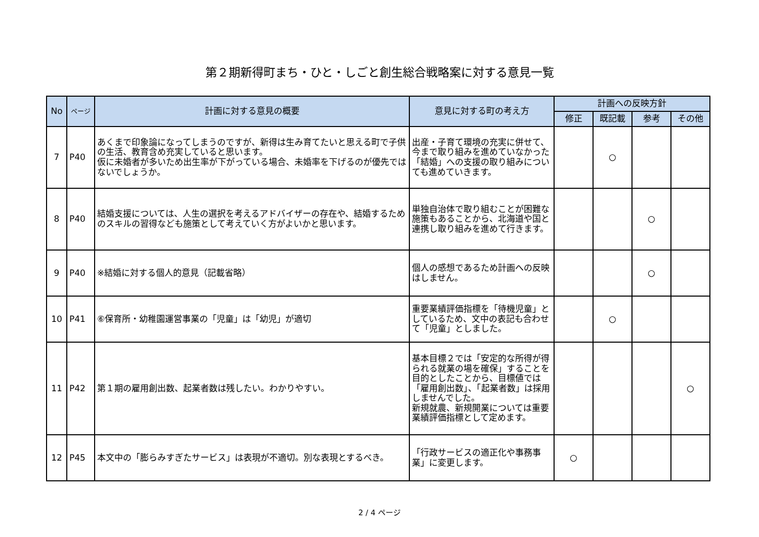第２期新得町まち・ひと・しごと創生総合戦略案に対する意見一覧
| No | ページ | 計画に対する意見の概要 | 意見に対する町の考え方 | 計画への反映方針 | | | |
| --- | --- | --- | --- | --- | --- | --- | --- |
| | | | | 修正 | 既記載 | 参考 | その他 |
| 7 | P40 | あくまで印象論になってしまうのですが、新得は生み育てたいと思える町で子供の生活、教育含め充実していると思います。 仮に未婚者が多いため出生率が下がっている場合、未婚率を下げるのが優先ではないでしょうか。 | 出産・子育て環境の充実に併せて、今まで取り組みを進めていなかった「結婚」への支援の取り組みについても進めていきます。 | | ○ | | |
| 8 | P40 | 結婚支援については、人生の選択を考えるアドバイザーの存在や、結婚するためのスキルの習得なども施策として考えていく方がよいかと思います。 | 単独自治体で取り組むことが困難な施策もあることから、北海道や国と連携し取り組みを進めて行きます。 | | | ○ | |
| 9 | P40 | ※結婚に対する個人的意見（記載省略） | 個人の感想であるため計画への反映はしません。 | | | ○ | |
| 10 | P41 | ⑥保育所・幼稚園運営事業の「児童」は「幼児」が適切 | 重要業績評価指標を「待機児童」としているため、文中の表記も合わせて「児童」としました。 | | ○ | | |
| 11 | P42 | 第１期の雇用創出数、起業者数は残したい。わかりやすい。 | 基本目標２では「安定的な所得が得られる就業の場を確保」することを目的としたことから、目標値では「雇用創出数」、「起業者数」は採用しませんでした。 新規就農、新規開業については重要業績評価指標として定めます。 | | | | ○ |
| 12 | P45 | 本文中の「膨らみすぎたサービス」は表現が不適切。別な表現とするべき。 | 「行政サービスの適正化や事務事業」に変更します。 | ○ | | | |
2 / 4 ページ